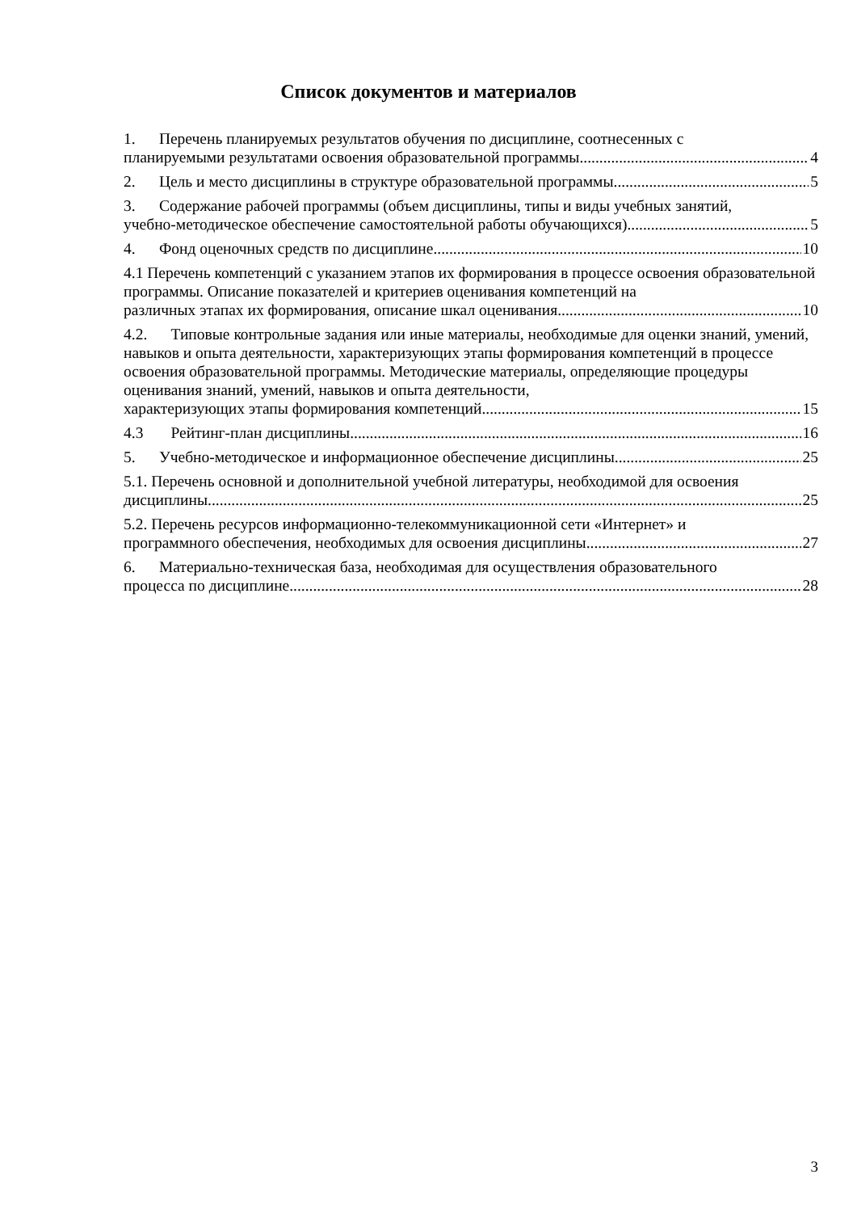Список документов и материалов
1. Перечень планируемых результатов обучения по дисциплине, соотнесенных с
планируемыми результатами освоения образовательной программы 4
2. Цель и место дисциплины в структуре образовательной программы 5
3. Содержание рабочей программы (объем дисциплины, типы и виды учебных занятий,
учебно-методическое обеспечение самостоятельной работы обучающихся) 5
4. Фонд оценочных средств по дисциплине 10
4.1 Перечень компетенций с указанием этапов их формирования в процессе освоения образовательной программы. Описание показателей и критериев оценивания компетенций на
различных этапах их формирования, описание шкал оценивания 10
4.2. Типовые контрольные задания или иные материалы, необходимые для оценки знаний, умений, навыков и опыта деятельности, характеризующих этапы формирования компетенций в процессе освоения образовательной программы. Методические материалы, определяющие процедуры оценивания знаний, умений, навыков и опыта деятельности,
характеризующих этапы формирования компетенций 15
4.3 Рейтинг-план дисциплины 16
5. Учебно-методическое и информационное обеспечение дисциплины 25
5.1. Перечень основной и дополнительной учебной литературы, необходимой для освоения
дисциплины 25
5.2. Перечень ресурсов информационно-телекоммуникационной сети «Интернет» и
программного обеспечения, необходимых для освоения дисциплины 27
6. Материально-техническая база, необходимая для осуществления образовательного
процесса по дисциплине 28
3